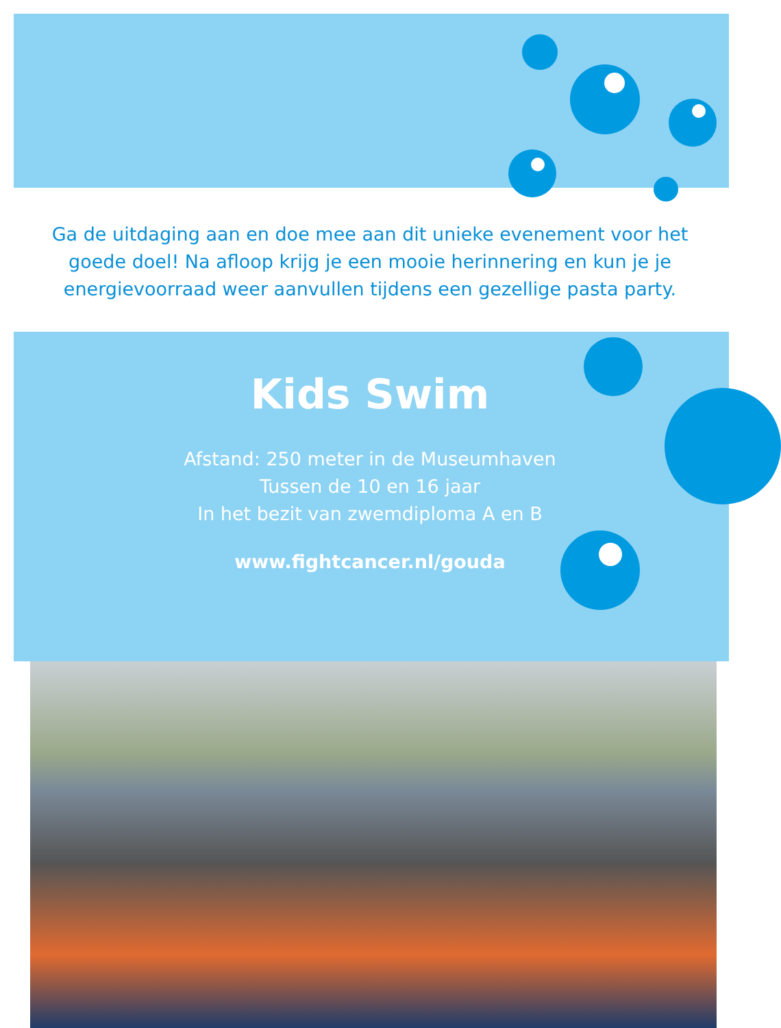Ga de uitdaging aan en doe mee aan dit unieke evenement voor het goede doel! Na afloop krijg je een mooie herinnering en kun je je energievoorraad weer aanvullen tijdens een gezellige pasta party.
Kids Swim
Afstand: 250 meter in de Museumhaven
Tussen de 10 en 16 jaar
In het bezit van zwemdiploma A en B
www.fightcancer.nl/gouda